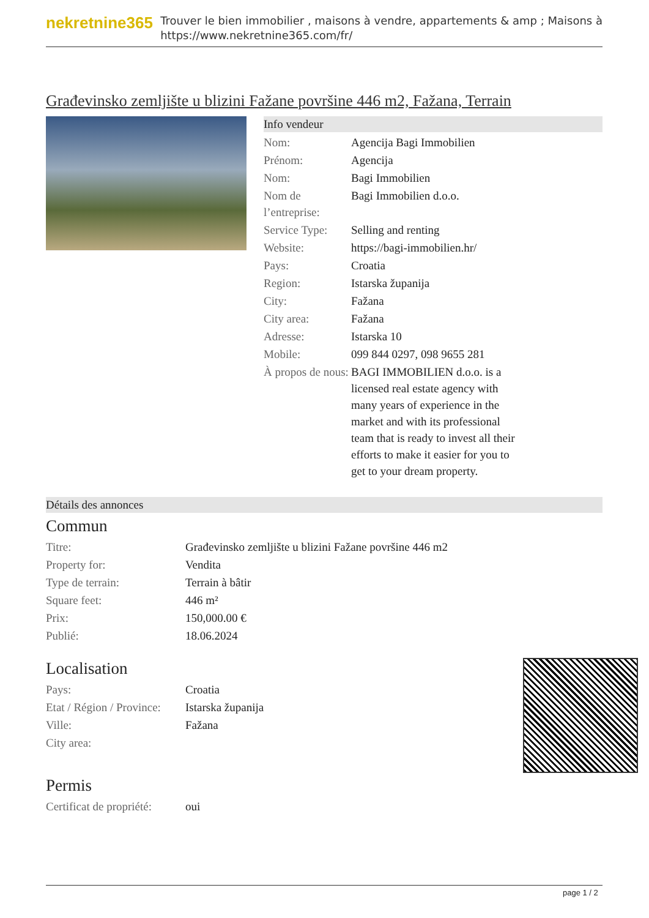nekretnine365
Trouver le bien immobilier , maisons à vendre, appartements & amp ; Maisons à
https://www.nekretnine365.com/fr/
Građevinsko zemljište u blizini Fažane površine 446 m2, Fažana, Terrain
Info vendeur
| Nom: | Agencija Bagi Immobilien |
| Prénom: | Agencija |
| Nom: | Bagi Immobilien |
| Nom de l’entreprise: | Bagi Immobilien d.o.o. |
| Service Type: | Selling and renting |
| Website: | https://bagi-immobilien.hr/ |
| Pays: | Croatia |
| Region: | Istarska županija |
| City: | Fažana |
| City area: | Fažana |
| Adresse: | Istarska 10 |
| Mobile: | 099 844 0297, 098 9655 281 |
| À propos de nous: | BAGI IMMOBILIEN d.o.o. is a licensed real estate agency with many years of experience in the market and with its professional team that is ready to invest all their efforts to make it easier for you to get to your dream property. |
Détails des annonces
Commun
| Titre: | Građevinsko zemljište u blizini Fažane površine 446 m2 |
| Property for: | Vendita |
| Type de terrain: | Terrain à bâtir |
| Square feet: | 446 m² |
| Prix: | 150,000.00 € |
| Publié: | 18.06.2024 |
Localisation
| Pays: | Croatia |
| Etat / Région / Province: | Istarska županija |
| Ville: | Fažana |
| City area: | |
Permis
| Certificat de propriété: | oui |
page 1 / 2